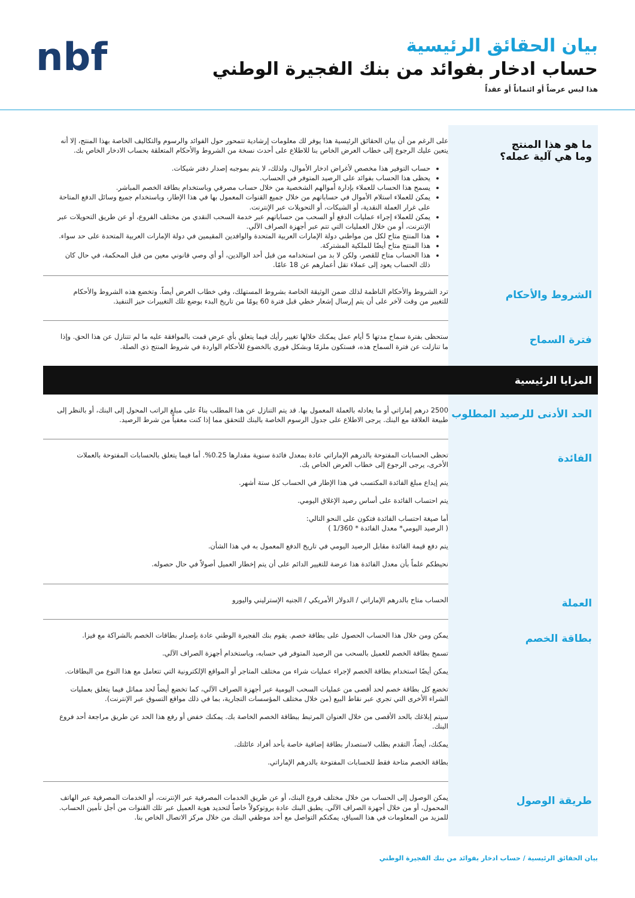بيان الحقائق الرئيسية
حساب ادخار بفوائد من بنك الفجيرة الوطني
هذا ليس عرضاً أو ائتماناً أو عقداً
nbf
ما هو هذا المنتج
وما هي آلية عمله؟
على الرغم من أن بيان الحقائق الرئيسية هذا يوفر لك معلومات إرشادية تتمحور حول الفوائد والرسوم والتكاليف الخاصة بهذا المنتج، إلا أنه يتعين عليك الرجوع إلى خطاب العرض الخاص بنا للاطلاع على أحدث نسخة من الشروط والأحكام المتعلقة بحساب الادخار الخاص بك.
حساب التوفير هذا مخصص لأغراض ادخار الأموال، ولذلك، لا يتم بموجبه إصدار دفتر شيكات.
يحظى هذا الحساب بفوائد على الرصيد المتوفر في الحساب.
يسمح هذا الحساب للعملاء بإدارة أموالهم الشخصية من خلال حساب مصرفي وباستخدام بطاقة الخصم المباشر.
يمكن للعملاء استلام الأموال في حساباتهم من خلال جميع القنوات المعمول بها في هذا الإطار، وباستخدام جميع وسائل الدفع المتاحة على غرار العملة النقدية، أو الشيكات، أو التحويلات عبر الإنترنت.
يمكن للعملاء إجراء عمليات الدفع أو السحب من حساباتهم عبر خدمة السحب النقدي من مختلف الفروع، أو عن طريق التحويلات عبر الإنترنت، أو من خلال العمليات التي تتم عبر أجهزة الصراف الآلي.
هذا المنتج متاح لكل من مواطني دولة الإمارات العربية المتحدة والوافدين المقيمين في دولة الإمارات العربية المتحدة على حد سواء.
هذا المنتج متاح أيضًا للملكية المشتركة.
هذا الحساب متاح للقصر، ولكن لا بد من استخدامه من قبل أحد الوالدين، أو أي وصي قانوني معين من قبل المحكمة، في حال كان ذلك الحساب يعود إلى عملاء تقل أعمارهم عن 18 عامًا.
الشروط والأحكام
ترد الشروط والأحكام الناظمة لذلك ضمن الوثيقة الخاصة بشروط المستهلك، وفي خطاب العرض أيضاً. وتخضع هذه الشروط والأحكام للتغيير من وقت لآخر على أن يتم إرسال إشعار خطي قبل فترة 60 يومًا من تاريخ البدء بوضع تلك التغييرات حيز التنفيذ.
فترة السماح
ستحظى بفترة سماح مدتها 5 أيام عمل يمكنك خلالها تغيير رأيك فيما يتعلق بأي عرض قمت بالموافقة عليه ما لم تتنازل عن هذا الحق. وإذا ما تنازلت عن فترة السماح هذه، فستكون ملزمًا وبشكل فوري بالخضوع للأحكام الواردة في شروط المنتج ذي الصلة.
المزايا الرئيسية
الحد الأدنى للرصيد المطلوب
2500 درهم إماراتي أو ما يعادله بالعملة المعمول بها. قد يتم التنازل عن هذا المطلب بناءً على مبلغ الراتب المحول إلى البنك، أو بالنظر إلى طبيعة العلاقة مع البنك. يرجى الاطلاع على جدول الرسوم الخاصة بالبنك للتحقق مما إذا كنت معفياً من شرط الرصيد.
الفائدة
تحظى الحسابات المفتوحة بالدرهم الإماراتي عادة بمعدل فائدة سنوية مقدارها 0.25%. أما فيما يتعلق بالحسابات المفتوحة بالعملات الأخرى، يرجى الرجوع إلى خطاب العرض الخاص بك.
يتم إيداع مبلغ الفائدة المكتسب في هذا الإطار في الحساب كل ستة أشهر.
يتم احتساب الفائدة على أساس رصيد الإغلاق اليومي.
أما صيغة احتساب الفائدة فتكون على النحو التالي:
( الرصيد اليومي* معدل الفائدة * 1/360 )
يتم دفع قيمة الفائدة مقابل الرصيد اليومي في تاريخ الدفع المعمول به في هذا الشأن.
نحيطكم علماً بأن معدل الفائدة هذا عرضة للتغيير الدائم على أن يتم إخطار العميل أصولاً في حال حصوله.
العملة
الحساب متاح بالدرهم الإماراتي / الدولار الأمريكي / الجنيه الإسترليني واليورو
بطاقة الخصم
يمكن ومن خلال هذا الحساب الحصول على بطاقة خصم. يقوم بنك الفجيرة الوطني عادة بإصدار بطاقات الخصم بالشراكة مع فيزا.
تسمح بطاقة الخصم للعميل بالسحب من الرصيد المتوفر في حسابه، وباستخدام أجهزة الصراف الآلي.
يمكن أيضًا استخدام بطاقة الخصم لإجراء عمليات شراء من مختلف المتاجر أو المواقع الإلكترونية التي تتعامل مع هذا النوع من البطاقات.
تخضع كل بطاقة خصم لحد أقصى من عمليات السحب اليومية عبر أجهزة الصراف الآلي، كما تخضع أيضاً لحد مماثل فيما يتعلق بعمليات الشراء الأخرى التي تجري عبر نقاط البيع (من خلال مختلف المؤسسات التجارية، بما في ذلك مواقع التسوق عبر الإنترنت).
سيتم إبلاغك بالحد الأقصى من خلال العنوان المرتبط ببطاقة الخصم الخاصة بك. يمكنك خفض أو رفع هذا الحد عن طريق مراجعة أحد فروع البنك.
يمكنك، أيضاً، التقدم بطلب لاستصدار بطاقة إضافية خاصة بأحد أفراد عائلتك.
بطاقة الخصم متاحة فقط للحسابات المفتوحة بالدرهم الإماراتي.
طريقة الوصول
يمكن الوصول إلى الحساب من خلال مختلف فروع البنك، أو عن طريق الخدمات المصرفية عبر الإنترنت، أو الخدمات المصرفية عبر الهاتف المحمول، أو من خلال أجهزة الصراف الآلي. يطبق البنك عادة بروتوكولاً خاصاً لتحديد هوية العميل عبر تلك القنوات من أجل تأمين الحساب. للمزيد من المعلومات في هذا السياق، يمكنكم التواصل مع أحد موظفي البنك من خلال مركز الاتصال الخاص بنا.
بيان الحقائق الرئيسية / حساب ادخار بفوائد من بنك الفجيرة الوطني